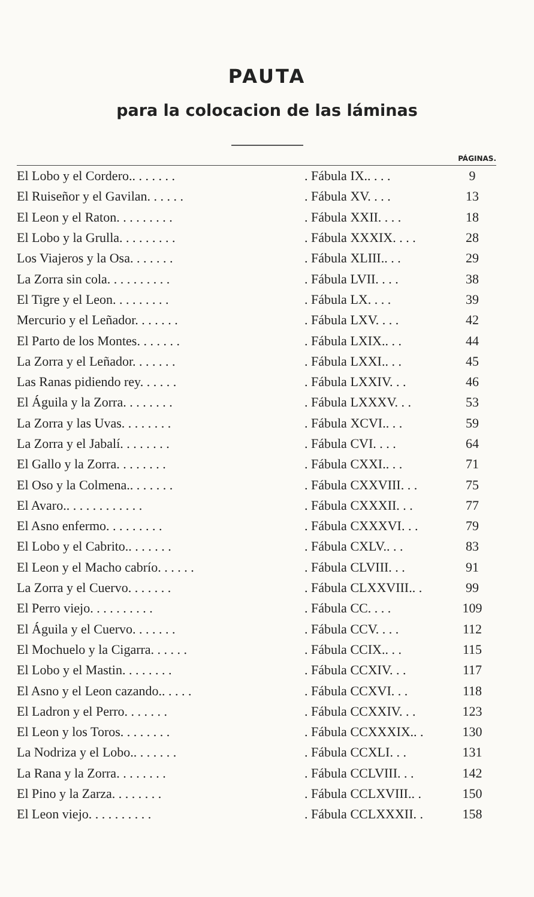PAUTA
para la colocacion de las láminas
| | | PÁGINAS. |
| --- | --- | --- |
| El Lobo y el Cordero.. . . . . . . | . Fábula IX.. . . . | 9 |
| El Ruiseñor y el Gavilan. . . . . . | . Fábula XV. . . . | 13 |
| El Leon y el Raton. . . . . . . . . | . Fábula XXII. . . . | 18 |
| El Lobo y la Grulla. . . . . . . . . | . Fábula XXXIX. . . . | 28 |
| Los Viajeros y la Osa. . . . . . . | . Fábula XLIII.. . . | 29 |
| La Zorra sin cola. . . . . . . . . . | . Fábula LVII. . . . | 38 |
| El Tigre y el Leon. . . . . . . . . | . Fábula LX. . . . | 39 |
| Mercurio y el Leñador. . . . . . . | . Fábula LXV. . . . | 42 |
| El Parto de los Montes. . . . . . . | . Fábula LXIX.. . . | 44 |
| La Zorra y el Leñador. . . . . . . | . Fábula LXXI.. . . | 45 |
| Las Ranas pidiendo rey. . . . . . | . Fábula LXXIV. . . | 46 |
| El Águila y la Zorra. . . . . . . . | . Fábula LXXXV. . . | 53 |
| La Zorra y las Uvas. . . . . . . . | . Fábula XCVI.. . . | 59 |
| La Zorra y el Jabalí. . . . . . . . | . Fábula CVI. . . . | 64 |
| El Gallo y la Zorra. . . . . . . . | . Fábula CXXI.. . . | 71 |
| El Oso y la Colmena.. . . . . . . | . Fábula CXXVIII. . . | 75 |
| El Avaro.. . . . . . . . . . . . | . Fábula CXXXII. . . | 77 |
| El Asno enfermo. . . . . . . . . | . Fábula CXXXVI. . . | 79 |
| El Lobo y el Cabrito.. . . . . . . | . Fábula CXLV.. . . | 83 |
| El Leon y el Macho cabrío. . . . . . | . Fábula CLVIII. . . | 91 |
| La Zorra y el Cuervo. . . . . . . | . Fábula CLXXVIII.. . | 99 |
| El Perro viejo. . . . . . . . . . | . Fábula CC. . . . | 109 |
| El Águila y el Cuervo. . . . . . . | . Fábula CCV. . . . | 112 |
| El Mochuelo y la Cigarra. . . . . . | . Fábula CCIX.. . . | 115 |
| El Lobo y el Mastin. . . . . . . . | . Fábula CCXIV. . . | 117 |
| El Asno y el Leon cazando.. . . . . | . Fábula CCXVI. . . | 118 |
| El Ladron y el Perro. . . . . . . | . Fábula CCXXIV. . . | 123 |
| El Leon y los Toros. . . . . . . . | . Fábula CCXXXIX.. . | 130 |
| La Nodriza y el Lobo.. . . . . . . | . Fábula CCXLI. . . | 131 |
| La Rana y la Zorra. . . . . . . . | . Fábula CCLVIII. . . | 142 |
| El Pino y la Zarza. . . . . . . . | . Fábula CCLXVIII.. . | 150 |
| El Leon viejo. . . . . . . . . . | . Fábula CCLXXXII. . | 158 |